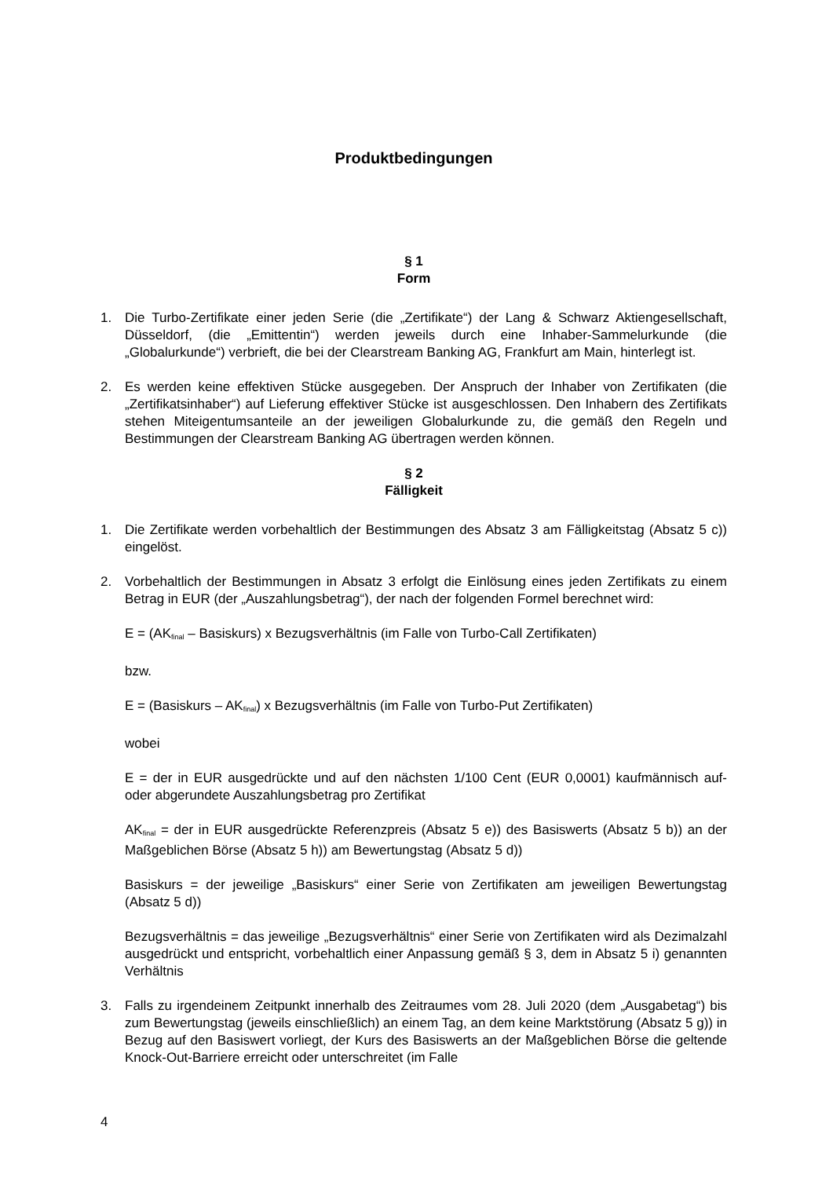Produktbedingungen
§ 1
Form
1. Die Turbo-Zertifikate einer jeden Serie (die „Zertifikate“) der Lang & Schwarz Aktiengesellschaft, Düsseldorf, (die „Emittentin“) werden jeweils durch eine Inhaber-Sammelurkunde (die „Globalurkunde“) verbrieft, die bei der Clearstream Banking AG, Frankfurt am Main, hinterlegt ist.
2. Es werden keine effektiven Stücke ausgegeben. Der Anspruch der Inhaber von Zertifikaten (die „Zertifikatsinhaber“) auf Lieferung effektiver Stücke ist ausgeschlossen. Den Inhabern des Zertifikats stehen Miteigentumsanteile an der jeweiligen Globalurkunde zu, die gemäß den Regeln und Bestimmungen der Clearstream Banking AG übertragen werden können.
§ 2
Fälligkeit
1. Die Zertifikate werden vorbehaltlich der Bestimmungen des Absatz 3 am Fälligkeitstag (Absatz 5 c)) eingelöst.
2. Vorbehaltlich der Bestimmungen in Absatz 3 erfolgt die Einlösung eines jeden Zertifikats zu einem Betrag in EUR (der „Auszahlungsbetrag“), der nach der folgenden Formel berechnet wird:
E = (AK<sub>final</sub> – Basiskurs) x Bezugsverhältnis (im Falle von Turbo-Call Zertifikaten)
bzw.
E = (Basiskurs – AK<sub>final</sub>) x Bezugsverhältnis (im Falle von Turbo-Put Zertifikaten)
wobei
E = der in EUR ausgedrückte und auf den nächsten 1/100 Cent (EUR 0,0001) kaufmännisch auf- oder abgerundete Auszahlungsbetrag pro Zertifikat
AK<sub>final</sub> = der in EUR ausgedrückte Referenzpreis (Absatz 5 e)) des Basiswerts (Absatz 5 b)) an der Maßgeblichen Börse (Absatz 5 h)) am Bewertungstag (Absatz 5 d))
Basiskurs = der jeweilige „Basiskurs“ einer Serie von Zertifikaten am jeweiligen Bewertungstag (Absatz 5 d))
Bezugsverhältnis = das jeweilige „Bezugsverhältnis“ einer Serie von Zertifikaten wird als Dezimalzahl ausgedrückt und entspricht, vorbehaltlich einer Anpassung gemäß § 3, dem in Absatz 5 i) genannten Verhältnis
3. Falls zu irgendeinem Zeitpunkt innerhalb des Zeitraumes vom 28. Juli 2020 (dem „Ausgabetag“) bis zum Bewertungstag (jeweils einschließlich) an einem Tag, an dem keine Marktstörung (Absatz 5 g)) in Bezug auf den Basiswert vorliegt, der Kurs des Basiswerts an der Maßgeblichen Börse die geltende Knock-Out-Barriere erreicht oder unterschreitet (im Falle
4